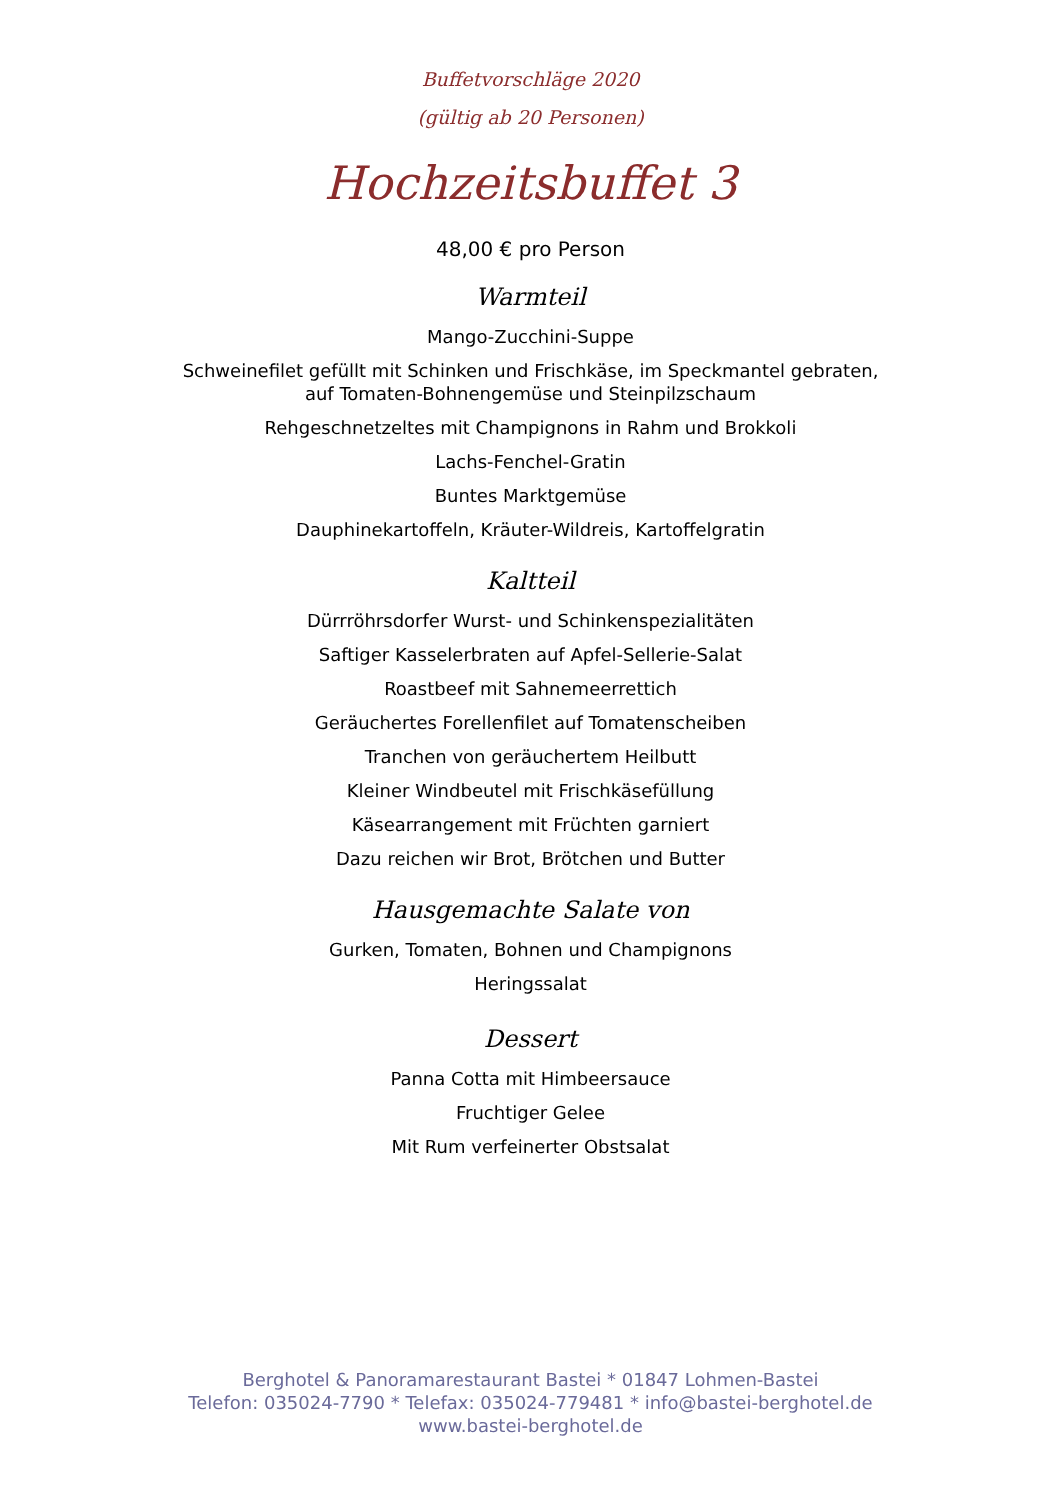Buffetvorschläge 2020
(gültig ab 20 Personen)
Hochzeitsbuffet 3
48,00 € pro Person
Warmteil
Mango-Zucchini-Suppe
Schweinefilet gefüllt mit Schinken und Frischkäse, im Speckmantel gebraten,
auf Tomaten-Bohnengemüse und Steinpilzschaum
Rehgeschnetzeltes mit Champignons in Rahm und Brokkoli
Lachs-Fenchel-Gratin
Buntes Marktgemüse
Dauphinekartoffeln, Kräuter-Wildreis, Kartoffelgratin
Kaltteil
Dürrröhrsdorfer Wurst- und Schinkenspezialitäten
Saftiger Kasselerbraten auf Apfel-Sellerie-Salat
Roastbeef mit Sahnemeerrettich
Geräuchertes Forellenfilet auf Tomatenscheiben
Tranchen von geräuchertem Heilbutt
Kleiner Windbeutel mit Frischkäsefüllung
Käsearrangement mit Früchten garniert
Dazu reichen wir Brot, Brötchen und Butter
Hausgemachte Salate von
Gurken, Tomaten, Bohnen und Champignons
Heringssalat
Dessert
Panna Cotta mit Himbeersauce
Fruchtiger Gelee
Mit Rum verfeinerter Obstsalat
Berghotel & Panoramarestaurant Bastei * 01847 Lohmen-Bastei
Telefon: 035024-7790 * Telefax: 035024-779481 * info@bastei-berghotel.de
www.bastei-berghotel.de